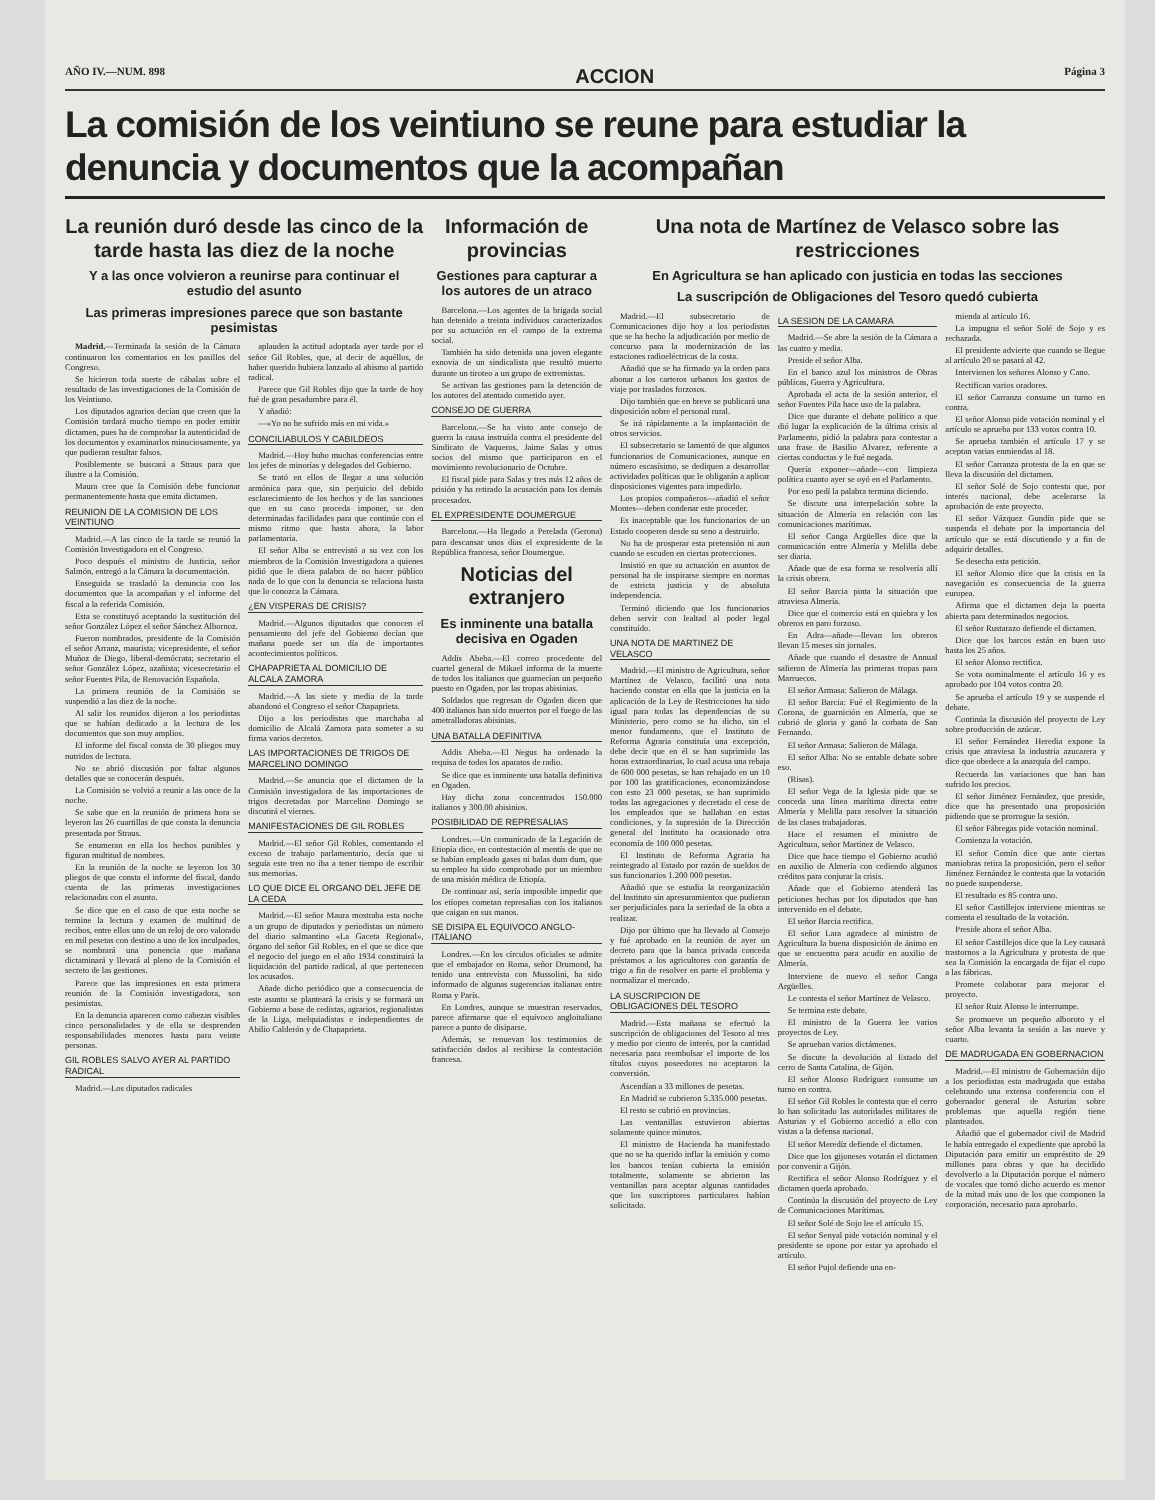AÑO IV.—NUM. 898 ACCION Página 3
La comisión de los veintiuno se reune para estudiar la denuncia y documentos que la acompañan
La reunión duró desde las cinco de la tarde hasta las diez de la noche
Y a las once volvieron a reunirse para continuar el estudio del asunto
Las primeras impresiones parece que son bastante pesimistas
Madrid.—Terminada la sesión de la Cámara continuaron los comentarios en los pasillos del Congreso.
Se hicieron toda suerte de cábalas sobre el resultado de las investigaciones de la Comisión de los Veintiuno.
Los diputados agrarios decían que creen que la Comisión tardará mucho tiempo en poder emitir dictamen, pues ha de comprobar la autenticidad de los documentos y examinarlos minuciosamente, ya que pudieran resultar falsos.
Posiblemente se buscará a Straus para que ilustre a la Comisión.
Maura cree que la Comisión debe funcionar permanentemente hasta que emita dictamen.
REUNION DE LA COMISION DE LOS VEINTIUNO
Madrid.—A las cinco de la tarde se reunió la Comisión Investigadora en el Congreso.
Poco después el ministro de Justicia, señor Salmón, entregó a la Cámara la documentación.
Enseguida se trasladó la denuncia con los documentos que la acompañan y el informe del fiscal a la referida Comisión.
Esta se constituyó aceptando la sustitución del señor González López el señor Sánchez Albornoz.
Fueron nombrados, presidente de la Comisión el señor Arranz, maurista; vicepresidente, el señor Muñoz de Diego, liberal-demócrata; secretario el señor González López, azañista; vicesecretario el señor Fuentes Pila, de Renovación Española.
La primera reunión de la Comisión se suspendió a las diez de la noche.
Al salir los reunidos dijeron a los periodistas que se habían dedicado a la lectura de los documentos que son muy amplios.
El informe del fiscal consta de 30 pliegos muy nutridos de lectura.
No se abrió discusión por faltar algunos detalles que se conocerán después.
La Comisión se volvió a reunir a las once de la noche.
Se sabe que en la reunión de primera hora se leyeron las 26 cuartillas de que consta la denuncia presentada por Straus.
Se enumeran en ella los hechos punibles y figuran multitud de nombres.
En la reunión de la noche se leyeron los 30 pliegos de que consta el informe del fiscal, dando cuenta de las primeras investigaciones relacionadas con el asunto.
Se dice que en el caso de que esta noche se termine la lectura y examen de multitud de recibos, entre ellos uno de un reloj de oro valorado en mil pesetas con destino a uno de los inculpados, se nombrará una ponencia que mañana dictaminará y llevará al pleno de la Comisión el secreto de las gestiones.
Parece que las impresiones en esta primera reunión de la Comisión investigadora, son pesimistas.
En la denuncia aparecen como cabezas visibles cinco personalidades y de ella se desprenden responsabilidades menores hasta para veinte personas.
GIL ROBLES SALVO AYER AL PARTIDO RADICAL
Madrid.—Los diputados radicales
aplauden la actitud adoptada ayer tarde por el señor Gil Robles, que, al decir de aquéllos, de haber querido hubiera lanzado al abismo al partido radical.
Parece que Gil Robles dijo que la tarde de hoy fué de gran pesadumbre para él.
Y añadió:
—«Yo no he sufrido más en mi vida.»
CONCILIABULOS Y CABILDEOS
Madrid.—Hoy hubo muchas conferencias entre los jefes de minorías y delegados del Gobierno.
Se trató en ellos de llegar a una solución armónica para que, sin perjuicio del debido esclarecimiento de los hechos y de las sanciones que en su caso proceda imponer, se den determinadas facilidades para que continúe con el mismo ritmo que hasta ahora, la labor parlamentaria.
El señor Alba se entrevistó a su vez con los miembros de la Comisión Investigadora a quienes pidió que le diera palabra de no hacer público nada de lo que con la denuncia se relaciona hasta que lo conozca la Cámara.
¿EN VISPERAS DE CRISIS?
Madrid.—Algunos diputados que conocen el pensamiento del jefe del Gobierno decían que mañana puede ser un día de importantes acontecimientos políticos.
CHAPAPRIETA AL DOMICILIO DE ALCALA ZAMORA
Madrid.—A las siete y media de la tarde abandonó el Congreso el señor Chapaprieta.
Dijo a los periodistas que marchaba al domicilio de Alcalá Zamora para someter a su firma varios decretos.
LAS IMPORTACIONES DE TRIGOS DE MARCELINO DOMINGO
Madrid.—Se anuncia que el dictamen de la Comisión investigadora de las importaciones de trigos decretadas por Marcelino Domingo se discutirá el viernes.
MANIFESTACIONES DE GIL ROBLES
Madrid.—El señor Gil Robles, comentando el exceso de trabajo parlamentario, decía que si seguía este tren no iba a tener tiempo de escribir sus memorias.
LO QUE DICE EL ORGANO DEL JEFE DE LA CEDA
Madrid.—El señor Maura mostraba esta noche a un grupo de diputados y periodistas un número del diario salmantino «La Gaceta Regional», órgano del señor Gil Robles, en el que se dice que el negocio del juego en el año 1934 constituirá la liquidación del partido radical, al que pertenecen los acusados.
Añade dicho periódico que a consecuencia de este asunto se planteará la crisis y se formará un Gobierno a base de cedistas, agrarios, regionalistas de la Liga, melquiadistas e independientes de Abilio Calderón y de Chapaprieta.
Información de provincias
Gestiones para capturar a los autores de un atraco
Barcelona.—Los agentes de la brigada social han detenido a treinta individuos caracterizados por su actuación en el campo de la extrema social.
También ha sido detenida una joven elegante exnovia de un sindicalista que resultó muerto durante un tiroteo a un grupo de extremistas.
Se activan las gestiones para la detención de los autores del atentado cometido ayer.
CONSEJO DE GUERRA
Barcelona.—Se ha visto ante consejo de guerra la causa instruída contra el presidente del Sindicato de Vaqueros, Jaime Salas y otros socios del mismo que participaron en el movimiento revolucionario de Octubre.
El fiscal pide para Salas y tres más 12 años de prisión y ha retirado la acusación para los demás procesados.
EL EXPRESIDENTE DOUMERGUE
Barcelona.—Ha llegado a Perelada (Gerona) para descansar unos días el expresidente de la República francesa, señor Doumergue.
Noticias del extranjero
Es inminente una batalla decisiva en Ogaden
Addis Abeba.—El correo procedente del cuartel general de Mikael informa de la muerte de todos los italianos que guarnecían un pequeño puesto en Ogaden, por las tropas abisinias.
Soldados que regresan de Ogaden dicen que 400 italianos han sido muertos por el fuego de las ametralladoras abisinias.
UNA BATALLA DEFINITIVA
Addis Abeba.—El Negus ha ordenado la requisa de todos los aparatos de radio.
Se dice que es inminente una batalla definitiva en Ogaden.
Hay dicha zona concentrados 150.000 italianos y 300.00 abisinios.
POSIBILIDAD DE REPRESALIAS
Londres.—Un comunicado de la Legación de Etiopía dice, en contestación al mentís de que no se habían empleado gases ni balas dum dum, que su empleo ha sido comprobado por un miembro de una misión médica de Etiopía.
De continuar así, sería imposible impedir que los etíopes cometan represalias con los italianos que caigan en sus manos.
SE DISIPA EL EQUIVOCO ANGLO-ITALIANO
Londres.—En los círculos oficiales se admite que el embajador en Roma, señor Drumond, ha tenido una entrevista con Mussolini, ha sido informado de algunas sugerencias italianas entre Roma y París.
En Londres, aunque se muestran reservados, parece afirmarse que el equívoco angloitaliano parece a punto de disiparse.
Además, se renuevan los testimonios de satisfacción dados al recibirse la contestación francesa.
Una nota de Martínez de Velasco sobre las restricciones
En Agricultura se han aplicado con justicia en todas las secciones
La suscripción de Obligaciones del Tesoro quedó cubierta
Madrid.—El subsecretario de Comunicaciones dijo hoy a los periodistas que se ha hecho la adjudicación por medio de concurso para la modernización de las estaciones radioeléctricas de la costa.
Añadió que se ha firmado ya la orden para abonar a los carteros urbanos los gastos de viaje por traslados forzosos.
Dijo también que en breve se publicará una disposición sobre el personal rural.
Se irá rápidamente a la implantación de otros servicios.
El subsecretario se lamentó de que algunos funcionarios de Comunicaciones, aunque en número escasísimo, se dediquen a desarrollar actividades políticas que le obligarán a aplicar disposiciones vigentes para impedirlo.
Los propios compañeros—añadió el señor Montes—deben condenar este proceder.
Es inaceptable que los funcionarios de un Estado cooperen desde su seno a destruirlo.
No ha de prosperar esta pretensión ni aun cuando se escuden en ciertas protecciones.
Insistió en que su actuación en asuntos de personal ha de inspirarse siempre en normas de estricta justicia y de absoluta independencia.
Terminó diciendo que los funcionarios deben servir con lealtad al poder legal constituído.
UNA NOTA DE MARTINEZ DE VELASCO
Madrid.—El ministro de Agricultura, señor Martínez de Velasco, facilitó una nota haciendo constar en ella que la justicia en la aplicación de la Ley de Restricciones ha sido igual para todas las dependencias de su Ministerio, pero como se ha dicho, sin el menor fundamento, que el Instituto de Reforma Agraria constituía una excepción, debe decir que en él se han suprimido las horas extraordinarias, lo cual acusa una rebaja de 600 000 pesetas, se han rebajado en un 10 por 100 las gratificaciones, economizándose con esto 23 000 pesetas, se han suprimido todas las agregaciones y decretado el cese de los empleados que se hallaban en estas condiciones, y la supresión de la Dirección general del Instituto ha ocasionado otra economía de 100 000 pesetas.
El Instituto de Reforma Agraria ha reintegrado al Estado por razón de sueldos de sus funcionarios 1.200 000 pesetas.
Añadió que se estudia la reorganización del Instituto sin apresuramientos que pudieran ser perjudiciales para la seriedad de la obra a realizar.
Dijo por último que ha llevado al Consejo y fué aprobado en la reunión de ayer un decreto para que la banca privada conceda préstamos a los agricultores con garantía de trigo a fin de resolver en parte el problema y normalizar el mercado.
LA SUSCRIPCION DE OBLIGACIONES DEL TESORO
Madrid.—Esta mañana se efectuó la suscripción de obligaciones del Tesoro al tres y medio por ciento de interés, por la cantidad necesaria para reembolsar el importe de los títulos cuyos poseedores no aceptaron la conversión.
Ascendían a 33 millones de pesetas.
En Madrid se cubrieron 5.335.000 pesetas.
El resto se cubrió en provincias.
Las ventanillas estuvieron abiertas solamente quince minutos.
El ministro de Hacienda ha manifestado que no se ha querido inflar la emisión y como los bancos tenían cubierta la emisión totalmente, solamente se abrieron las ventanillas para aceptar algunas cantidades que los suscriptores particulares habían solicitado.
LA SESION DE LA CAMARA
Madrid.—Se abre la sesión de la Cámara a las cuatro y media.
Preside el señor Alba.
En el banco azul los ministros de Obras públicas, Guerra y Agricultura.
Aprobada el acta de la sesión anterior, el señor Fuentes Pila hace uso de la palabra.
Dice que durante el debate político a que dió lugar la explicación de la última crisis al Parlamento, pidió la palabra para contestar a una frase de Basilio Alvarez, referente a ciertas conductas y le fué negada.
Quería exponer—añade—con limpieza política cuanto ayer se oyó en el Parlamento.
Por eso pedí la palabra termina diciendo.
Se discute una interpelación sobre la situación de Almería en relación con las comunicaciones marítimas.
El señor Canga Argüelles dice que la comunicación entre Almería y Melilla debe ser diaria.
Añade que de esa forma se resolvería allí la crisis obrera.
El señor Barcia pinta la situación que atraviesa Almería.
Dice que el comercio está en quiebra y los obreros en paro forzoso.
En Adra—añade—llevan los obreros llevan 15 meses sin jornales.
Añade que cuando el desastre de Annual salieron de Almería las primeras tropas para Marruecos.
El señor Armasa: Salieron de Málaga.
El señor Barcia: Fué el Regimiento de la Corona, de guarnición en Almería, que se cubrió de gloria y ganó la corbata de San Fernando.
El señor Armasa: Salieron de Málaga.
El señor Alba: No se entable debate sobre eso.
(Risas).
El señor Vega de la Iglesia pide que se conceda una línea marítima directa entre Almería y Melilla para resolver la situación de las clases trabajadoras.
Hace el resumen el ministro de Agricultura, señor Martínez de Velasco.
Dice que hace tiempo el Gobierno acudió en auxilio de Almería con cediendo algunos créditos para conjurar la crisis.
Añade que el Gobierno atenderá las peticiones hechas por los diputados que han intervenido en el debate.
El señor Barcia rectifica.
El señor Lara agradece al ministro de Agricultura la buena disposición de ánimo en que se encuentra para acudir en auxilio de Almería.
Interviene de nuevo el señor Canga Argüelles.
Le contesta el señor Martínez de Velasco.
Se termina este debate.
El ministro de la Guerra lee varios proyectos de Ley.
Se aprueban varios dictámenes.
Se discute la devolución al Estado del cerro de Santa Catalina, de Gijón.
El señor Alonso Rodríguez consume un turno en contra.
El señor Gil Robles le contesta que el cerro lo han solicitado las autoridades militares de Asturias y el Gobierno accedió a ello con vistas a la defensa nacional.
El señor Meredíz defiende el dictamen.
Dice que los gijoneses votarán el dictamen por convenir a Gijón.
Rectifica el señor Alonso Rodríguez y el dictamen queda aprobado.
Continúa la discusión del proyecto de Ley de Comunicaciones Marítimas.
El señor Solé de Sojo lee el artículo 15.
El señor Senyal pide votación nominal y el presidente se opone por estar ya aprobado el artículo.
El señor Pujol defiende una en-
mienda al artículo 16.
La impugna el señor Solé de Sojo y es rechazada.
El presidente advierte que cuando se llegue al artículo 20 se pasará al 42.
Intervienen los señores Alonso y Cano.
Rectifican varios oradores.
El señor Carranza consume un turno en contra.
El señor Alonso pide votación nominal y el artículo se aprueba por 133 votos contra 10.
Se aprueba también el artículo 17 y se aceptan varias enmiendas al 18.
El señor Carranza protesta de la en que se lleva la discusión del dictamen.
El señor Solé de Sojo contesta que, por interés nacional, debe acelerarse la aprobación de este proyecto.
El señor Vázquez Gundín pide que se suspenda el debate por la importancia del artículo que se está discutiendo y a fin de adquirir detalles.
Se desecha esta petición.
El señor Alonso dice que la crisis en la navegación es consecuencia de la guerra europea.
Afirma que el dictamen deja la puerta abierta para determinados negocios.
El señor Rustarazo defiende el dictamen.
Dice que los barcos están en buen uso hasta los 25 años.
El señor Alonso rectifica.
Se vota nominalmente el artículo 16 y es aprobado por 104 votos contra 20.
Se aprueba el artículo 19 y se suspende el debate.
Continúa la discusión del proyecto de Ley sobre producción de azúcar.
El señor Fernández Heredia expone la crisis que atraviesa la industria azucarera y dice que obedece a la anarquía del campo.
Recuerda las variaciones que han han sufrido los precios.
El señor Jiménez Fernández, que preside, dice que ha presentado una proposición pidiendo que se prorrogue la sesión.
El señor Fábregas pide votación nominal.
Comienza la votación.
El señor Comín dice que ante ciertas maniobras retira la proposición, pero el señor Jiménez Fernández le contesta que la votación no puede suspenderse.
El resultado es 85 contra uno.
El señor Castillejos interviene mientras se comenta el resultado de la votación.
Preside ahora el señor Alba.
El señor Castillejos dice que la Ley causará trastornos a la Agricultura y protesta de que sea la Comisión la encargada de fijar el cupo a las fábricas.
Promete colaborar para mejorar el proyecto.
El señor Ruiz Alonso le interrumpe.
Se promueve un pequeño alboroto y el señor Alba levanta la sesión a las nueve y cuarto.
DE MADRUGADA EN GOBERNACION
Madrid.—El ministro de Gobernación dijo a los periodistas esta madrugada que estaba celebrando una extensa conferencia con el gobernador general de Asturias sobre problemas que aquella región tiene planteados.
Añadió que el gobernador civil de Madrid le había entregado el expediente que aprobó la Diputación para emitir un empréstito de 29 millones para obras y que ha decidido devolverlo a la Diputación porque el número de vocales que tomó dicho acuerdo es menor de la mitad más uno de los que componen la corporación, necesario para aprobarlo.